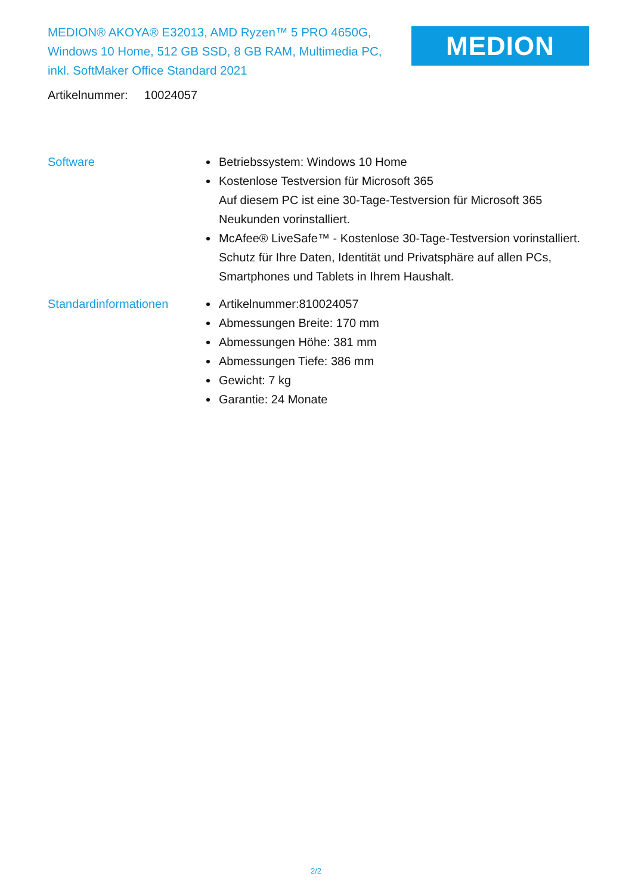MEDION® AKOYA® E32013, AMD Ryzen™ 5 PRO 4650G, Windows 10 Home, 512 GB SSD, 8 GB RAM, Multimedia PC, inkl. SoftMaker Office Standard 2021
MEDION
Artikelnummer: 10024057
Software Betriebssystem: Windows 10 Home
Kostenlose Testversion für Microsoft 365
Auf diesem PC ist eine 30-Tage-Testversion für Microsoft 365 Neukunden vorinstalliert.
McAfee® LiveSafe™ - Kostenlose 30-Tage-Testversion vorinstalliert.
Schutz für Ihre Daten, Identität und Privatsphäre auf allen PCs, Smartphones und Tablets in Ihrem Haushalt.
Standardinformationen Artikelnummer:810024057
Abmessungen Breite: 170 mm
Abmessungen Höhe: 381 mm
Abmessungen Tiefe: 386 mm
Gewicht: 7 kg
Garantie: 24 Monate
2/2